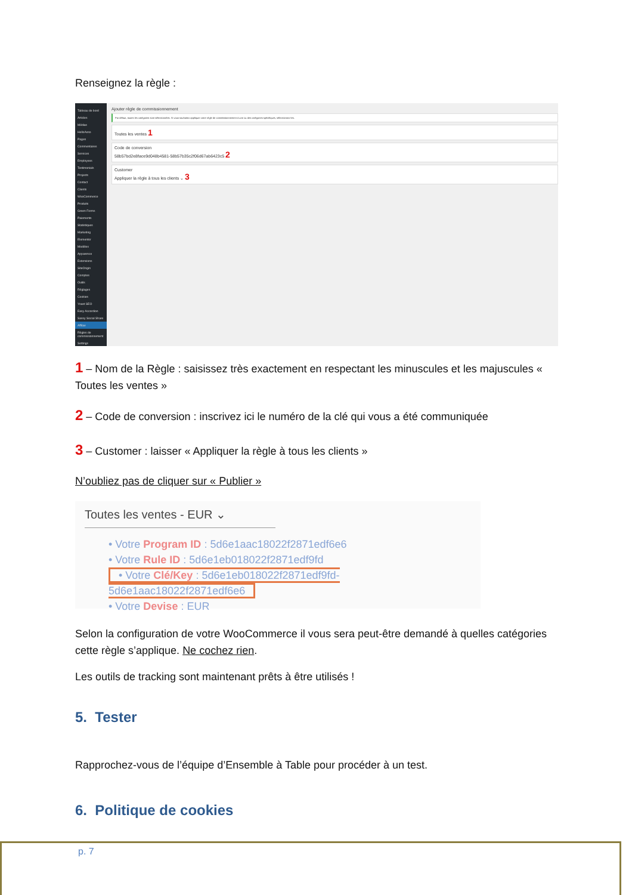Renseignez la règle :
Tableau de bord
Articles
Médias
HelloAsso
Pages
Commentaires
Services
Employees
Testimonials
Projects
Contact
Clients
WooCommerce
Produits
Green Forms
Paiements
Statistiques
Marketing
Elementor
Modèles
Apparence
Extensions
SiteOrigin
Comptes
Outils
Réglages
Cookies
Yoast SEO
Easy Accordion
Sassy Social Share
Affilae
Règles de commissionnement
Settings
Ajouter règle de commissionnement
Par défaut, toutes les catégories sont sélectionnées. Si vous souhaitez appliquer votre règle de commissionnement à une ou des catégories spécifiques, sélectionnez-les.
Toutes les ventes 1
Code de conversion
58b57bd2e8face9d048b4581-58b57b35c2f06d67ab6423c5 2
Customer
Appliquer la règle à tous les clients ⌄ 3
1 – Nom de la Règle : saisissez très exactement en respectant les minuscules et les majuscules « Toutes les ventes »
2 – Code de conversion : inscrivez ici le numéro de la clé qui vous a été communiquée
3 – Customer : laisser « Appliquer la règle à tous les clients »
N’oubliez pas de cliquer sur « Publier »
Toutes les ventes - EUR ⌄
• Votre Program ID : 5d6e1aac18022f2871edf6e6
• Votre Rule ID : 5d6e1eb018022f2871edf9fd
• Votre Clé/Key : 5d6e1eb018022f2871edf9fd-5d6e1aac18022f2871edf6e6
• Votre Devise : EUR
Selon la configuration de votre WooCommerce il vous sera peut-être demandé à quelles catégories cette règle s’applique. Ne cochez rien.
Les outils de tracking sont maintenant prêts à être utilisés !
5. Tester
Rapprochez-vous de l’équipe d’Ensemble à Table pour procéder à un test.
6. Politique de cookies
p. 7